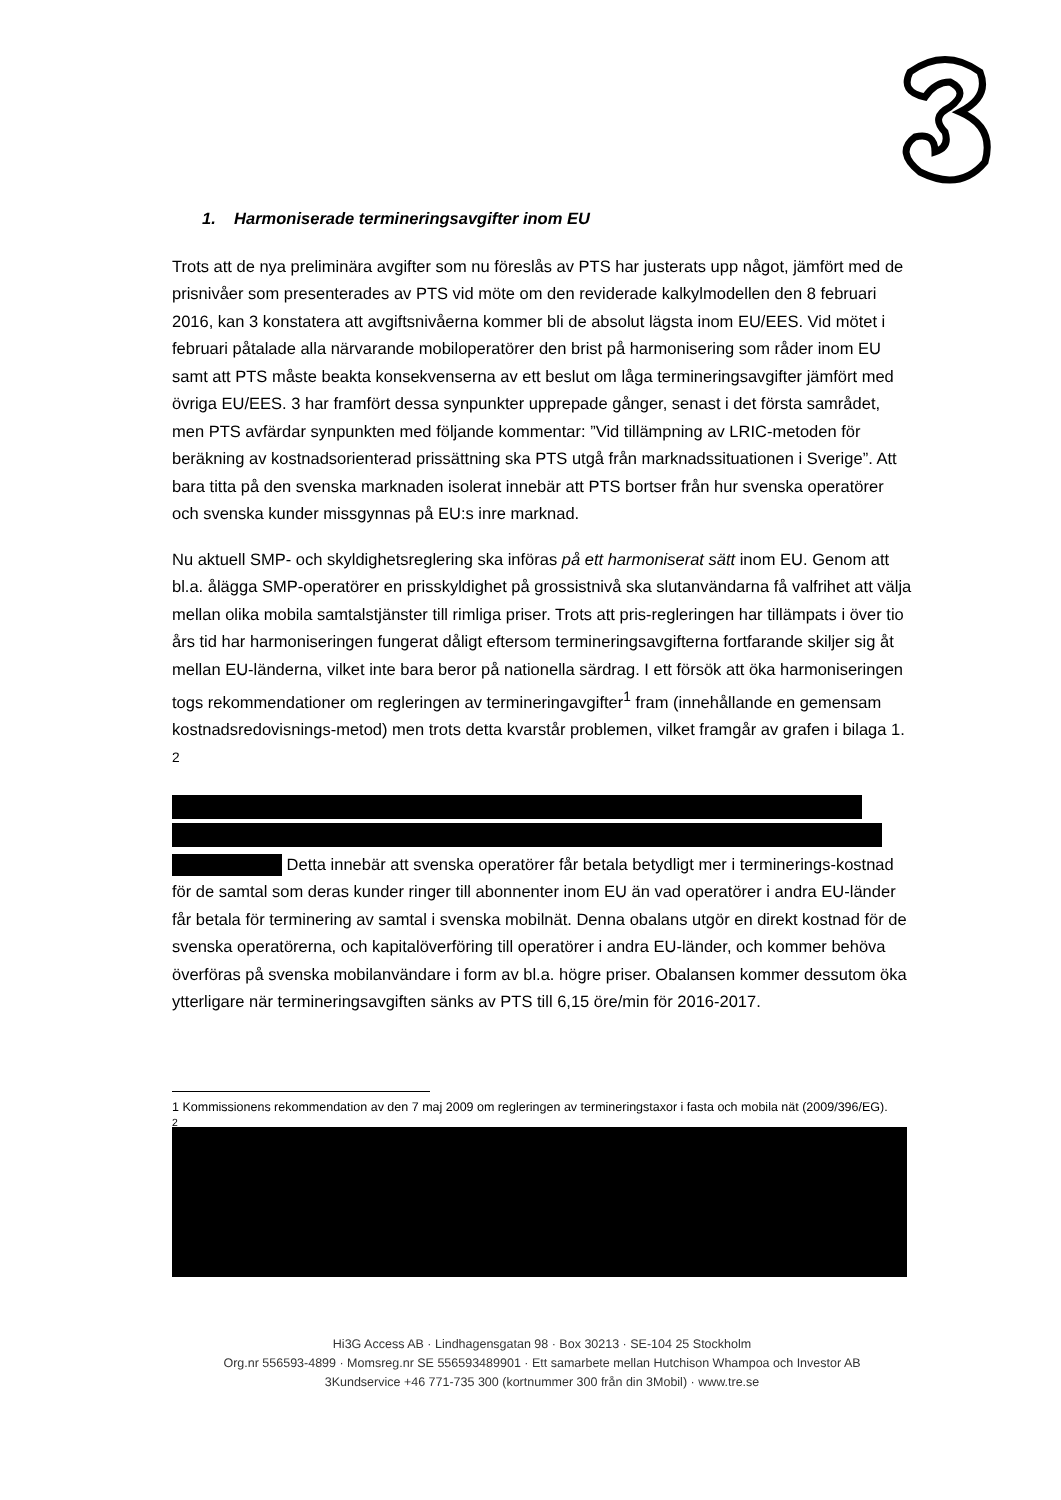1. Harmoniserade termineringsavgifter inom EU
Trots att de nya preliminära avgifter som nu föreslås av PTS har justerats upp något, jämfört med de prisnivåer som presenterades av PTS vid möte om den reviderade kalkylmodellen den 8 februari 2016, kan 3 konstatera att avgiftsnivåerna kommer bli de absolut lägsta inom EU/EES. Vid mötet i februari påtalade alla närvarande mobiloperatörer den brist på harmonisering som råder inom EU samt att PTS måste beakta konsekvenserna av ett beslut om låga termineringsavgifter jämfört med övriga EU/EES. 3 har framfört dessa synpunkter upprepade gånger, senast i det första samrådet, men PTS avfärdar synpunkten med följande kommentar: ”Vid tillämpning av LRIC-metoden för beräkning av kostnadsorienterad prissättning ska PTS utgå från marknadssituationen i Sverige”. Att bara titta på den svenska marknaden isolerat innebär att PTS bortser från hur svenska operatörer och svenska kunder missgynnas på EU:s inre marknad.
Nu aktuell SMP- och skyldighetsreglering ska införas på ett harmoniserat sätt inom EU. Genom att bl.a. ålägga SMP-operatörer en prisskyldighet på grossistnivå ska slutanvändarna få valfrihet att välja mellan olika mobila samtalstjänster till rimliga priser. Trots att pris-regleringen har tillämpats i över tio års tid har harmoniseringen fungerat dåligt eftersom termineringsavgifterna fortfarande skiljer sig åt mellan EU-länderna, vilket inte bara beror på nationella särdrag. I ett försök att öka harmoniseringen togs rekommendationer om regleringen av termineringavgifter<sup>1</sup> fram (innehållande en gemensam kostnadsredovisnings-metod) men trots detta kvarstår problemen, vilket framgår av grafen i bilaga 1. <sup>2</sup>
Detta innebär att svenska operatörer får betala betydligt mer i terminerings-kostnad för de samtal som deras kunder ringer till abonnenter inom EU än vad operatörer i andra EU-länder får betala för terminering av samtal i svenska mobilnät. Denna obalans utgör en direkt kostnad för de svenska operatörerna, och kapitalöverföring till operatörer i andra EU-länder, och kommer behöva överföras på svenska mobilanvändare i form av bl.a. högre priser. Obalansen kommer dessutom öka ytterligare när termineringsavgiften sänks av PTS till 6,15 öre/min för 2016-2017.
1 Kommissionens rekommendation av den 7 maj 2009 om regleringen av termineringstaxor i fasta och mobila nät (2009/396/EG).
<sup>2</sup>
Hi3G Access AB · Lindhagensgatan 98 · Box 30213 · SE-104 25 Stockholm
Org.nr 556593-4899 · Momsreg.nr SE 556593489901 · Ett samarbete mellan Hutchison Whampoa och Investor AB
3Kundservice +46 771-735 300 (kortnummer 300 från din 3Mobil) · www.tre.se